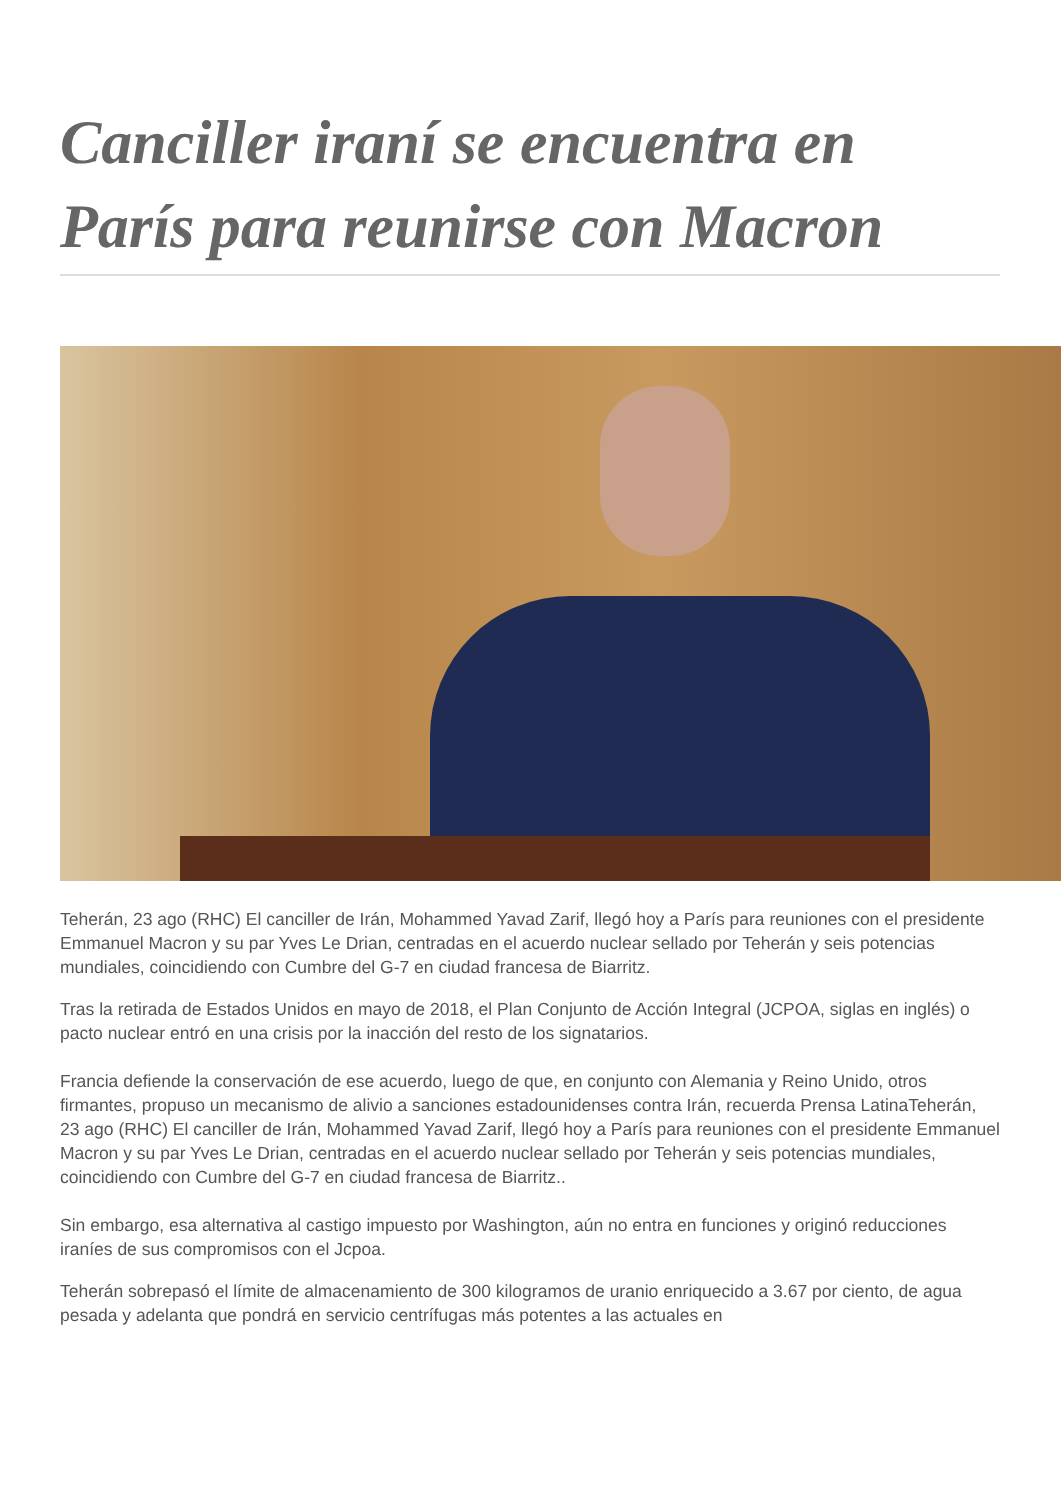Canciller iraní se encuentra en París para reunirse con Macron
Teherán, 23 ago (RHC) El canciller de Irán, Mohammed Yavad Zarif, llegó hoy a París para reuniones con el presidente Emmanuel Macron y su par Yves Le Drian, centradas en el acuerdo nuclear sellado por Teherán y seis potencias mundiales, coincidiendo con Cumbre del G-7 en ciudad francesa de Biarritz.
Tras la retirada de Estados Unidos en mayo de 2018, el Plan Conjunto de Acción Integral (JCPOA, siglas en inglés) o pacto nuclear entró en una crisis por la inacción del resto de los signatarios.
Francia defiende la conservación de ese acuerdo, luego de que, en conjunto con Alemania y Reino Unido, otros firmantes, propuso un mecanismo de alivio a sanciones estadounidenses contra Irán, recuerda Prensa LatinaTeherán, 23 ago (RHC) El canciller de Irán, Mohammed Yavad Zarif, llegó hoy a París para reuniones con el presidente Emmanuel Macron y su par Yves Le Drian, centradas en el acuerdo nuclear sellado por Teherán y seis potencias mundiales, coincidiendo con Cumbre del G-7 en ciudad francesa de Biarritz..
Sin embargo, esa alternativa al castigo impuesto por Washington, aún no entra en funciones y originó reducciones iraníes de sus compromisos con el Jcpoa.
Teherán sobrepasó el límite de almacenamiento de 300 kilogramos de uranio enriquecido a 3.67 por ciento, de agua pesada y adelanta que pondrá en servicio centrífugas más potentes a las actuales en